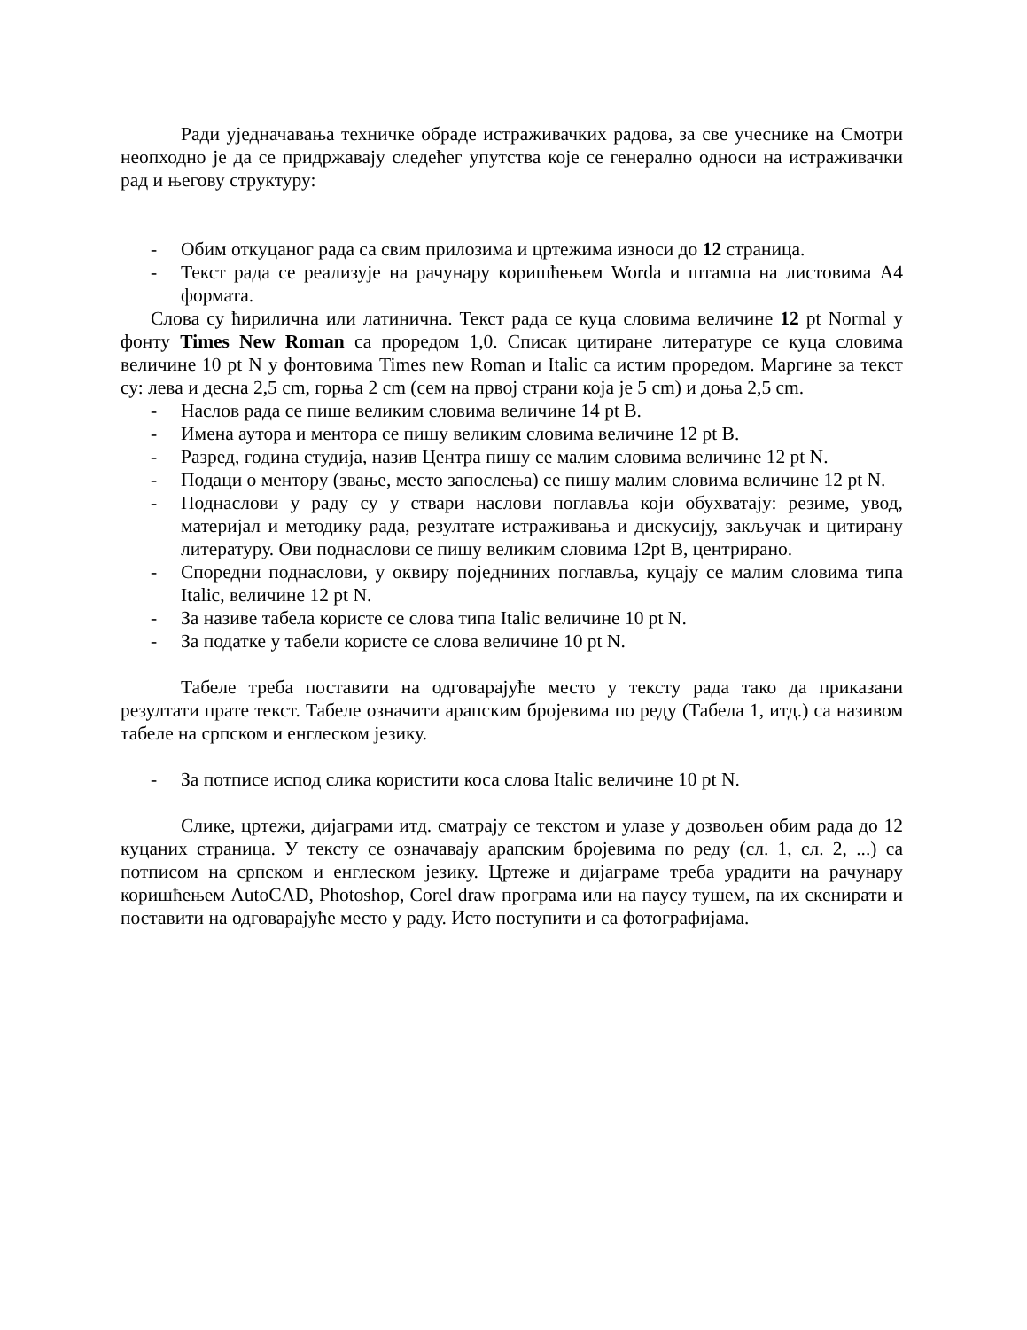Ради уједначавања техничке обраде истраживачких радова, за све учеснике на Смотри неопходно је да се придржавају следећег упутства које се генерално односи на истраживачки рад и његову структуру:
- Обим откуцаног рада са свим прилозима и цртежима износи до 12 страница.
- Текст рада се реализује на рачунару коришћењем Worda и штампа на листовима А4 формата.
Слова су ћирилична или латинична. Текст рада се куца словима величине 12 pt Normal у фонту Times New Roman са проредом 1,0. Списак цитиране литературе се куца словима величине 10 pt N у фонтовима Times new Roman и Italic са истим проредом. Маргине за текст су: лева и десна 2,5 cm, горња 2 cm (сем на првој страни која је 5 cm) и доња 2,5 cm.
- Наслов рада се пише великим словима величине 14 pt B.
- Имена аутора и ментора се пишу великим словима величине 12 pt B.
- Разред, година студија, назив Центра пишу се малим словима величине 12 pt N.
- Подаци о ментору (звање, место запослења) се пишу малим словима величине 12 pt N.
- Поднаслови у раду су у ствари наслови поглавља који обухватају: резиме, увод, материјал и методику рада, резултате истраживања и дискусију, закључак и цитирану литературу. Ови поднаслови се пишу великим словима 12pt B, центрирано.
- Споредни поднаслови, у оквиру појeдниних поглавља, куцају се малим словима типа Italic, величине 12 pt N.
- За називе табела користе се слова типа Italic величине 10 pt N.
- За податке у табели користе се слова величине 10 pt N.
Табеле треба поставити на одговарајуће место у тексту рада тако да приказани резултати прате текст. Табеле означити арапским бројевима по реду (Табела 1, итд.) са називом табеле на српском и енглеском језику.
- За потписе испод слика користити коса слова Italic величине 10 pt N.
Слике, цртежи, дијаграми итд. сматрају се текстом и улазе у дозвољен обим рада до 12 куцаних страница. У тексту се означавају арапским бројевима по реду (сл. 1, сл. 2, ...) са потписом на српском и енглеском језику. Цртеже и дијаграме треба урадити на рачунару коришћењем AutoCAD, Photoshop, Corel draw програма или на паусу тушем, па их скенирати и поставити на одговарајуће место у раду. Исто поступити и са фотографијама.